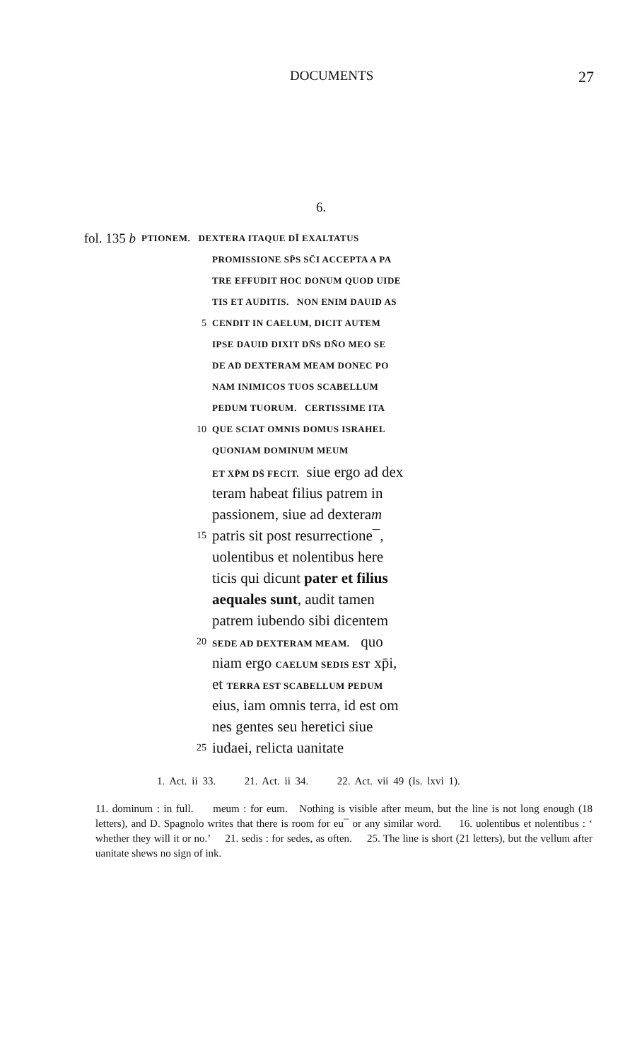DOCUMENTS 27
6.
fol. 135 b PTIONEM. DEXTERA ITAQUE DĪ EXALTATUS
PROMISSIONE SP̄S SC̄I ACCEPTA A PA
TRE EFFUDIT HOC DONUM QUOD UIDE
TIS ET AUDITIS. NON ENIM DAUID AS
5 CENDIT IN CAELUM, DICIT AUTEM
IPSE DAUID DIXIT DN̄S DN̄O MEO SE
DE AD DEXTERAM MEAM DONEC PO
NAM INIMICOS TUOS SCABELLUM
PEDUM TUORUM. CERTISSIME ITA
10 QUE SCIAT OMNIS DOMUS ISRAHEL
QUONIAM DOMINUM MEUM
ET XP̄M DS̄ FECIT. siue ergo ad dex
teram habeat filius patrem in
passionem, siue ad dexteram
15 patris sit post resurrectione¯,
uolentibus et nolentibus here
ticis qui dicunt pater et filius
aequales sunt, audit tamen
patrem iubendo sibi dicentem
20 SEDE AD DEXTERAM MEAM. quo
niam ergo CAELUM SEDIS EST xp̄i,
et TERRA EST SCABELLUM PEDUM
eius, iam omnis terra, id est om
nes gentes seu heretici siue
25 iudaei, relicta uanitate
1. Act. ii 33. 21. Act. ii 34. 22. Act. vii 49 (Is. lxvi 1).
11. dominum : in full. meum : for eum. Nothing is visible after meum, but the line is not long enough (18 letters), and D. Spagnolo writes that there is room for eu¯ or any similar word. 16. uolentibus et nolentibus : ‘ whether they will it or no.’ 21. sedis : for sedes, as often. 25. The line is short (21 letters), but the vellum after uanitate shews no sign of ink.